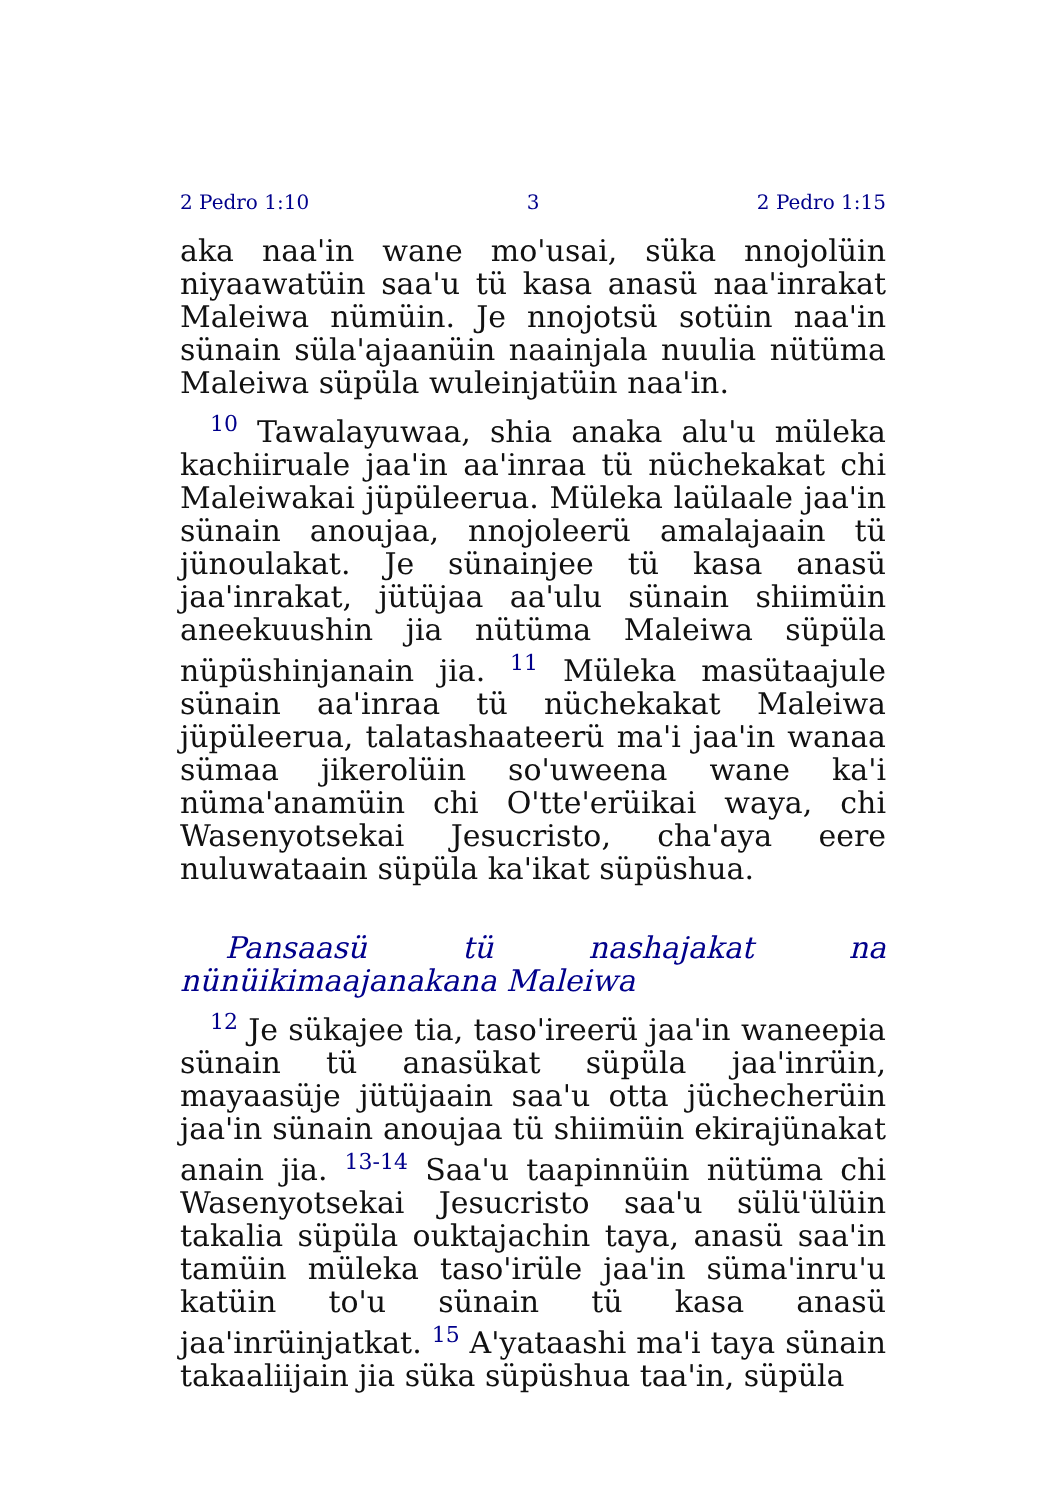2 Pedro 1:10 3 2 Pedro 1:15
aka naa'in wane mo'usai, süka nnojolüin niyaawatüin saa'u tü kasa anasü naa'inrakat Maleiwa nümüin. Je nnojotsü sotüin naa'in sünain süla'ajaanüin naainjala nuulia nütüma Maleiwa süpüla wuleinjatüin naa'in.
<sup>10</sup> Tawalayuwaa, shia anaka alu'u müleka kachiiruale jaa'in aa'inraa tü nüchekakat chi Maleiwakai jüpüleerua. Müleka laülaale jaa'in sünain anoujaa, nnojoleerü amalajaain tü jünoulakat. Je sünainjee tü kasa anasü jaa'inrakat, jütüjaa aa'ulu sünain shiimüin aneekuushin jia nütüma Maleiwa süpüla nüpüshinjanain jia. <sup>11</sup> Müleka masütaajule sünain aa'inraa tü nüchekakat Maleiwa jüpüleerua, talatashaateerü ma'i jaa'in wanaa sümaa jikerolüin so'uweena wane ka'i nüma'anamüin chi O'tte'erüikai waya, chi Wasenyotsekai Jesucristo, cha'aya eere nuluwataain süpüla ka'ikat süpüshua.
Pansaasü tü nashajakat na nünüikimaajanakana Maleiwa
<sup>12</sup> Je sükajee tia, taso'ireerü jaa'in waneepia sünain tü anasükat süpüla jaa'inrüin, mayaasüje jütüjaain saa'u otta jüchecherüin jaa'in sünain anoujaa tü shiimüin ekirajünakat anain jia. <sup>13-14</sup> Saa'u taapinnüin nütüma chi Wasenyotsekai Jesucristo saa'u sülü'ülüin takalia süpüla ouktajachin taya, anasü saa'in tamüin müleka taso'irüle jaa'in süma'inru'u katüin to'u sünain tü kasa anasü jaa'inrüinjatkat. <sup>15</sup> A'yataashi ma'i taya sünain takaaliijain jia süka süpüshua taa'in, süpüla